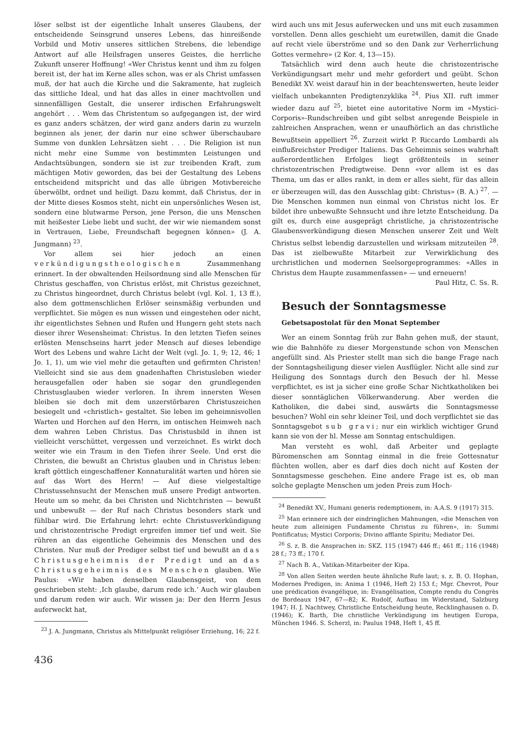löser selbst ist der eigentliche Inhalt unseres Glaubens, der entscheidende Seinsgrund unseres Lebens, das hinreißende Vorbild und Motiv unseres sittlichen Strebens, die lebendige Antwort auf alle Heilsfragen unseres Geistes, die herrliche Zukunft unserer Hoffnung! «Wer Christus kennt und ihm zu folgen bereit ist, der hat im Kerne alles schon, was er als Christ umfassen muß, der hat auch die Kirche und die Sakramente, hat zugleich das sittliche Ideal, und hat das alles in einer machtvollen und sinnenfälligen Gestalt, die unserer irdischen Erfahrungswelt angehört . . . Wem das Christentum so aufgegangen ist, der wird es ganz anders schätzen, der wird ganz anders darin zu wurzeln beginnen als jener, der darin nur eine schwer überschaubare Summe von dunklen Lehrsätzen sieht . . . Die Religion ist nun nicht mehr eine Summe von bestimmten Leistungen und Andachtsübungen, sondern sie ist zur treibenden Kraft, zum mächtigen Motiv geworden, das bei der Gestaltung des Lebens entscheidend mitspricht und das alle übrigen Motivbereiche überwölbt, ordnet und heiligt. Dazu kommt, daß Christus, der in der Mitte dieses Kosmos steht, nicht ein unpersönliches Wesen ist, sondern eine blutwarme Person, jene Person, die uns Menschen mit heißester Liebe liebt und sucht, der wir wie niemandem sonst in Vertrauen, Liebe, Freundschaft begegnen können» (J. A. Jungmann) <sup>23</sup>.
Vor allem sei hier jedoch an einen verkündigungstheologischen Zusammenhang erinnert. In der obwaltenden Heilsordnung sind alle Menschen für Christus geschaffen, von Christus erlöst, mit Christus gezeichnet, zu Christus hingeordnet, durch Christus belebt (vgl. Kol. 1, 13 ff.), also dem gottmenschlichen Erlöser seinsmäßig verbunden und verpflichtet. Sie mögen es nun wissen und eingestehen oder nicht, ihr eigentlichstes Sehnen und Rufen und Hungern geht stets nach dieser ihrer Wesensheimat: Christus. In den letzten Tiefen seines erlösten Menschseins harrt jeder Mensch auf dieses lebendige Wort des Lebens und wahre Licht der Welt (vgl. Jo. 1, 9; 12, 46; 1 Jo. 1, 1), um wie viel mehr die getauften und gefirmten Christen! Vielleicht sind sie aus dem gnadenhaften Christusleben wieder herausgefallen oder haben sie sogar den grundlegenden Christusglauben wieder verloren. In ihrem innersten Wesen bleiben sie doch mit dem unzerstörbaren Christuszeichen besiegelt und «christlich» gestaltet. Sie leben im geheimnisvollen Warten und Horchen auf den Herrn, im ontischen Heimweh nach dem wahren Leben Christus. Das Christusbild in ihnen ist vielleicht verschüttet, vergessen und verzeichnet. Es wirkt doch weiter wie ein Traum in den Tiefen ihrer Seele. Und erst die Christen, die bewußt an Christus glauben und in Christus leben: kraft göttlich eingeschaffener Konnaturalität warten und hören sie auf das Wort des Herrn! — Auf diese vielgestaltige Christussehnsucht der Menschen muß unsere Predigt antworten. Heute um so mehr, da bei Christen und Nichtchristen — bewußt und unbewußt — der Ruf nach Christus besonders stark und fühlbar wird. Die Erfahrung lehrt: echte Christusverkündigung und christozentrische Predigt ergreifen immer tief und weit. Sie rühren an das eigentliche Geheimnis des Menschen und des Christen. Nur muß der Prediger selbst tief und bewußt an das Christusgeheimnis der Predigt und an das Christusgeheimnis des Menschen glauben. Wie Paulus: «Wir haben denselben Glaubensgeist, von dem geschrieben steht: ‚Ich glaube, darum rede ich.‘ Auch wir glauben und darum reden wir auch. Wir wissen ja: Der den Herrn Jesus auferweckt hat,
<sup>23</sup> J. A. Jungmann, Christus als Mittelpunkt religiöser Erziehung, 16; 22 f.
436
wird auch uns mit Jesus auferwecken und uns mit euch zusammen vorstellen. Denn alles geschieht um euretwillen, damit die Gnade auf recht viele überströme und so den Dank zur Verherrlichung Gottes vermehre» (2 Kor. 4, 13—15).
Tatsächlich wird denn auch heute die christozentrische Verkündigungsart mehr und mehr gefordert und geübt. Schon Benedikt XV. weist darauf hin in der beachtenswerten, heute leider vielfach unbekannten Predigtenzyklika <sup>24</sup>. Pius XII. ruft immer wieder dazu auf <sup>25</sup>, bietet eine autoritative Norm im «Mystici-Corporis»-Rundschreiben und gibt selbst anregende Beispiele in zahlreichen Ansprachen, wenn er unaufhörlich an das christliche Bewußtsein appelliert <sup>26</sup>. Zurzeit wirkt P. Riccardo Lombardi als einflußreichster Prediger Italiens. Das Geheimnis seines wahrhaft außerordentlichen Erfolges liegt größtenteils in seiner christozentrischen Predigtweise. Denn «vor allem ist es das Thema, um das er alles rankt, in dem er alles sieht, für das allein er überzeugen will, das den Ausschlag gibt: Christus» (B. A.) <sup>27</sup>. — Die Menschen kommen nun einmal von Christus nicht los. Er bildet ihre unbewußte Sehnsucht und ihre letzte Entscheidung. Da gilt es, durch eine ausgeprägt christliche, ja christozentrische Glaubensverkündigung diesen Menschen unserer Zeit und Welt Christus selbst lebendig darzustellen und wirksam mitzuteilen <sup>28</sup>. Das ist zielbewußte Mitarbeit zur Verwirklichung des urchristlichen und modernen Seelsorgeprogrammes: «Alles in Christus dem Haupte zusammenfassen» — und erneuern!
Paul Hitz, C. Ss. R.
Besuch der Sonntagsmesse
Gebetsapostolat für den Monat September
Wer an einem Sonntag früh zur Bahn gehen muß, der staunt, wie die Bahnhöfe zu dieser Morgenstunde schon von Menschen angefüllt sind. Als Priester stellt man sich die bange Frage nach der Sonntagsheiligung dieser vielen Ausflügler. Nicht alle sind zur Heiligung des Sonntags durch den Besuch der hl. Messe verpflichtet, es ist ja sicher eine große Schar Nichtkatholiken bei dieser sonntäglichen Völkerwanderung. Aber werden die Katholiken, die dabei sind, auswärts die Sonntagsmesse besuchen? Wohl ein sehr kleiner Teil, und doch verpflichtet sie das Sonntagsgebot sub gravi; nur ein wirklich wichtiger Grund kann sie von der hl. Messe am Sonntag entschuldigen.
Man versteht es wohl, daß Arbeiter und geplagte Büromenschen am Sonntag einmal in die freie Gottesnatur flüchten wollen, aber es darf dies doch nicht auf Kosten der Sonntagsmesse geschehen. Eine andere Frage ist es, ob man solche geplagte Menschen um jeden Preis zum Hoch-
<sup>24</sup> Benedikt XV., Humani generis redemptionem, in: A.A.S. 9 (1917) 315.
<sup>25</sup> Man erinnere sich der eindringlichen Mahnungen, «die Menschen von heute zum alleinigen Fundamente Christus zu führen», in: Summi Pontificatus; Mystici Corporis; Divino afflante Spiritu; Mediator Dei.
<sup>26</sup> S. z. B. die Ansprachen in: SKZ. 115 (1947) 446 ff.; 461 ff.; 116 (1948) 28 f.; 73 ff.; 170 f.
<sup>27</sup> Nach B. A., Vatikan-Mitarbeiter der Kipa.
<sup>28</sup> Von allen Seiten werden heute ähnliche Rufe laut; s. z. B. O. Hophan, Modernes Predigen, in: Anima 1 (1946, Heft 2) 153 f.; Mgr. Chevrot, Pour une prédication évangélique, in: Evangélisation, Compte rendu du Congrès de Bordeaux 1947, 67—82; K. Rudolf, Aufbau im Widerstand, Salzburg 1947; H. J. Nachtwey, Christliche Entscheidung heute, Recklinghausen o. D. (1946); K. Barth, Die christliche Verkündigung im heutigen Europa, München 1946. S. Scherzl, in: Paulus 1948, Heft 1, 45 ff.